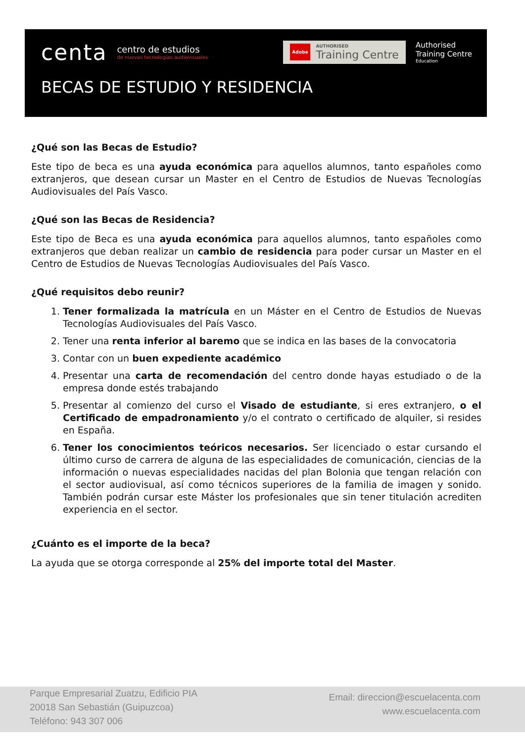centa
centro de estudios
de nuevas tecnologías audiovisuales
Adobe AUTHORISED
Training Centre
Authorised
Training Centre
Education
BECAS DE ESTUDIO Y RESIDENCIA
¿Qué son las Becas de Estudio?
Este tipo de beca es una ayuda económica para aquellos alumnos, tanto españoles como extranjeros, que desean cursar un Master en el Centro de Estudios de Nuevas Tecnologías Audiovisuales del País Vasco.
¿Qué son las Becas de Residencia?
Este tipo de Beca es una ayuda económica para aquellos alumnos, tanto españoles como extranjeros que deban realizar un cambio de residencia para poder cursar un Master en el Centro de Estudios de Nuevas Tecnologías Audiovisuales del País Vasco.
¿Qué requisitos debo reunir?
1. Tener formalizada la matrícula en un Máster en el Centro de Estudios de Nuevas Tecnologías Audiovisuales del País Vasco.
2. Tener una renta inferior al baremo que se indica en las bases de la convocatoria
3. Contar con un buen expediente académico
4. Presentar una carta de recomendación del centro donde hayas estudiado o de la empresa donde estés trabajando
5. Presentar al comienzo del curso el Visado de estudiante, si eres extranjero, o el Certificado de empadronamiento y/o el contrato o certificado de alquiler, si resides en España.
6. Tener los conocimientos teóricos necesarios. Ser licenciado o estar cursando el último curso de carrera de alguna de las especialidades de comunicación, ciencias de la información o nuevas especialidades nacidas del plan Bolonia que tengan relación con el sector audiovisual, así como técnicos superiores de la familia de imagen y sonido. También podrán cursar este Máster los profesionales que sin tener titulación acrediten experiencia en el sector.
¿Cuánto es el importe de la beca?
La ayuda que se otorga corresponde al 25% del importe total del Master.
Parque Empresarial Zuatzu, Edificio PIA
20018 San Sebastián (Guipuzcoa)
Teléfono: 943 307 006
Email: direccion@escuelacenta.com
www.escuelacenta.com